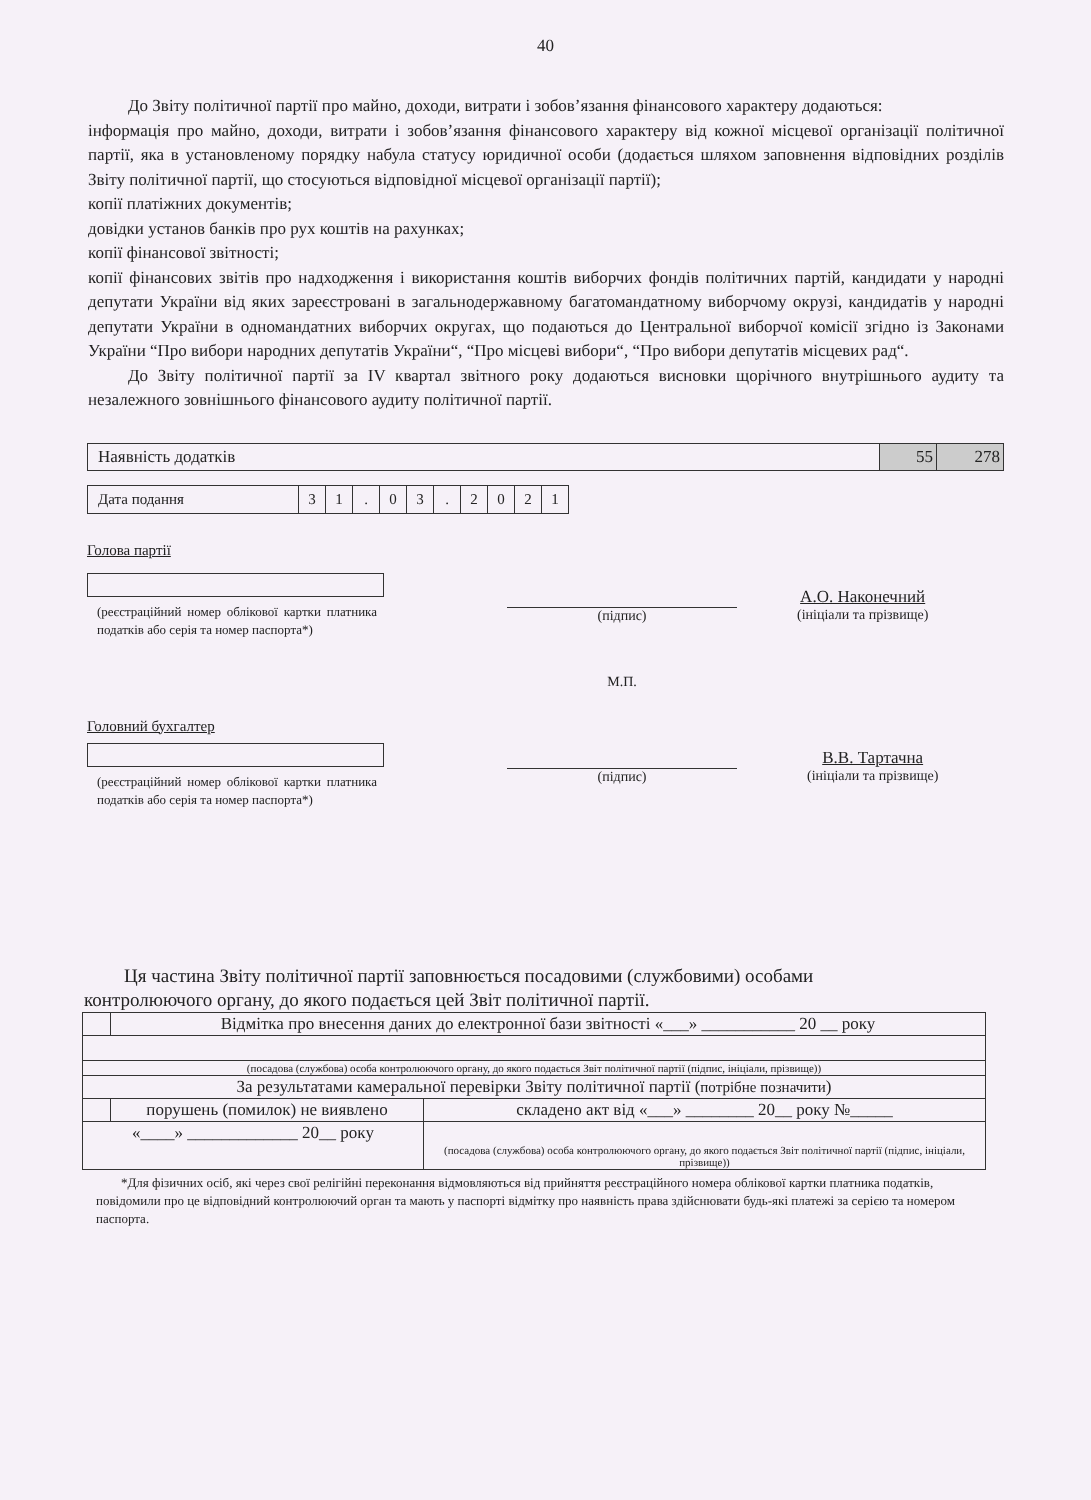40
До Звіту політичної партії про майно, доходи, витрати і зобов’язання фінансового характеру додаються:
інформація про майно, доходи, витрати і зобов’язання фінансового характеру від кожної місцевої організації політичної партії, яка в установленому порядку набула статусу юридичної особи (додається шляхом заповнення відповідних розділів Звіту політичної партії, що стосуються відповідної місцевої організації партії);
копії платіжних документів;
довідки установ банків про рух коштів на рахунках;
копії фінансової звітності;
копії фінансових звітів про надходження і використання коштів виборчих фондів політичних партій, кандидати у народні депутати України від яких зареєстровані в загальнодержавному багатомандатному виборчому окрузі, кандидатів у народні депутати України в одномандатних виборчих округах, що подаються до Центральної виборчої комісії згідно із Законами України “Про вибори народних депутатів України“, “Про місцеві вибори“, “Про вибори депутатів місцевих рад“.
До Звіту політичної партії за IV квартал звітного року додаються висновки щорічного внутрішнього аудиту та незалежного зовнішнього фінансового аудиту політичної партії.
| Наявність додатків | 55 | 278 |
| Дата подання | 3 | 1 | . | 0 | 3 | . | 2 | 0 | 2 | 1 |
Голова партії
(реєстраційний номер облікової картки платника податків або серія та номер паспорта*)
(підпис)
М.П.
А.О. Наконечний
(ініціали та прізвище)
Головний бухгалтер
(реєстраційний номер облікової картки платника податків або серія та номер паспорта*)
(підпис)
В.В. Тартачна
(ініціали та прізвище)
Ця частина Звіту політичної партії заповнюється посадовими (службовими) особами контролюючого органу, до якого подається цей Звіт політичної партії.
| | Відмітка про внесення даних до електронної бази звітності «___» ___________ 20 __ року | |
| (посадова (службова) особа контролюючого органу, до якого подається Звіт політичної партії (підпис, ініціали, прізвище)) | | |
| За результатами камеральної перевірки Звіту політичної партії ( потрібне позначити ) | | |
| | порушень (помилок) не виявлено | складено акт від «___» ________ 20__ року №_____ |
| «____» _____________ 20__ року | | (посадова (службова) особа контролюючого органу, до якого подається Звіт політичної партії (підпис, ініціали, прізвище)) |
*Для фізичних осіб, які через свої релігійні переконання відмовляються від прийняття реєстраційного номера облікової картки платника податків, повідомили про це відповідний контролюючий орган та мають у паспорті відмітку про наявність права здійснювати будь-які платежі за серією та номером паспорта.